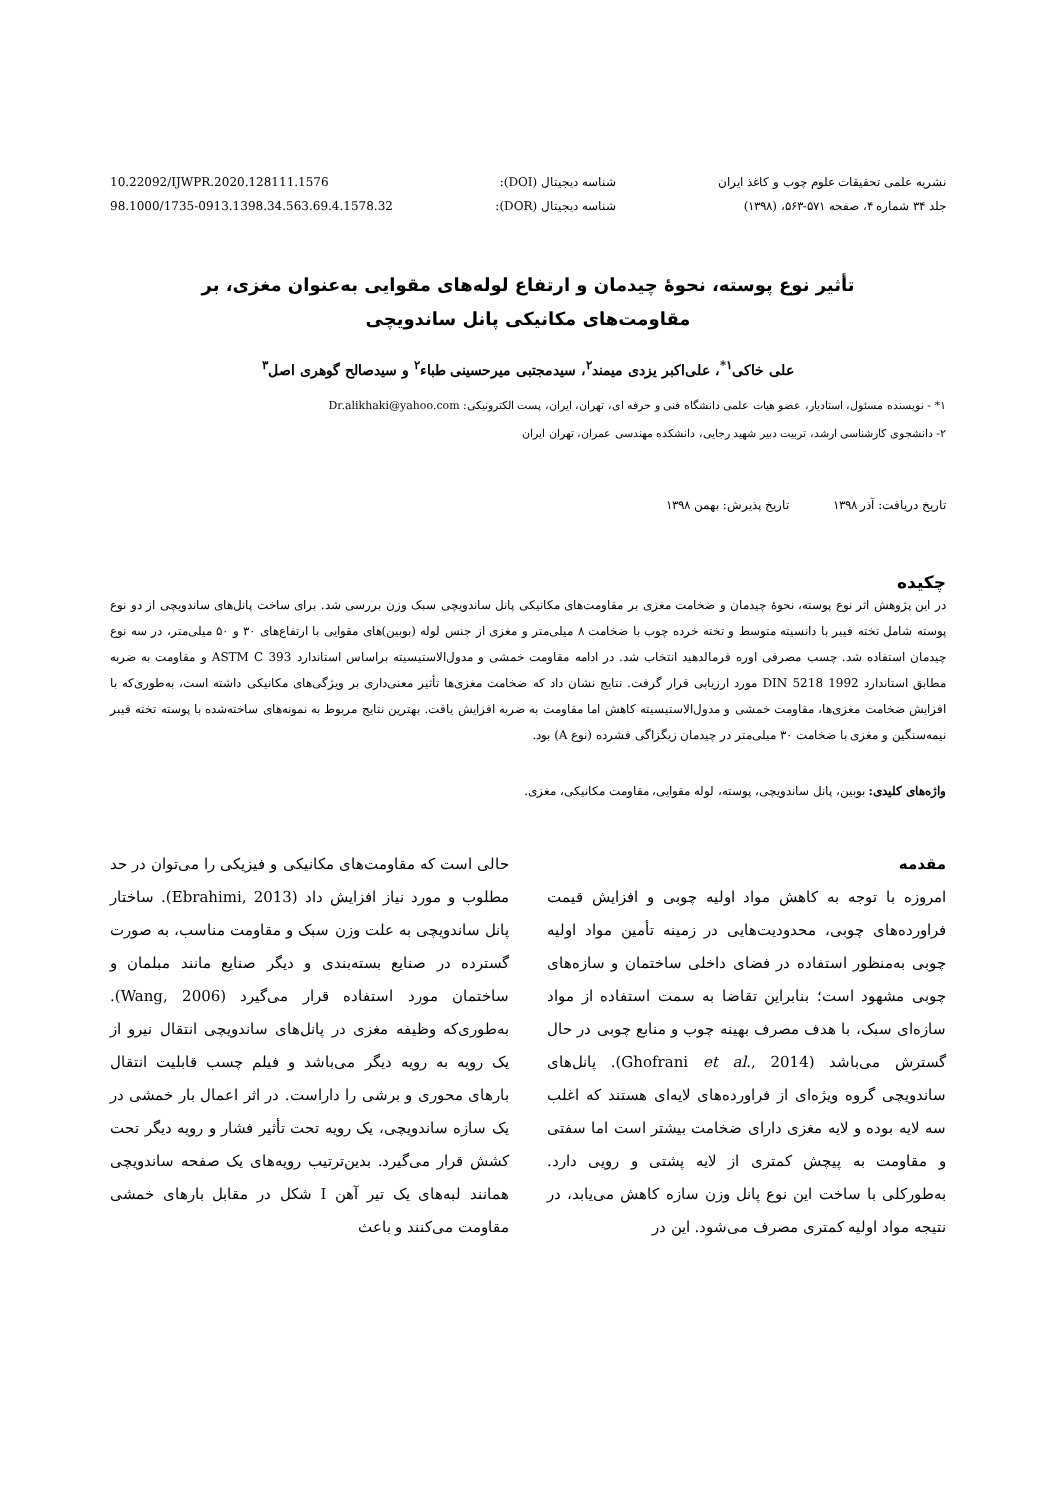نشریه علمی تحقیقات علوم چوب و کاغذ ایران
جلد ۳۴ شماره ۴، صفحه ۵۷۱-۵۶۳، (۱۳۹۸)
شناسه دیجیتال (DOI):
شناسه دیجیتال (DOR):
10.22092/IJWPR.2020.128111.1576
98.1000/1735-0913.1398.34.563.69.4.1578.32
تأثیر نوع پوسته، نحوۀ چیدمان و ارتفاع لوله‌های مقوایی به‌عنوان مغزی، بر
مقاومت‌های مکانیکی پانل ساندویچی
علی خاکی<sup>۱*</sup>، علی‌اکبر یزدی میمند<sup>۲</sup>، سیدمجتبی میرحسینی طباء<sup>۲</sup> و سیدصالح گوهری اصل<sup>۳</sup>
۱* - نویسنده مسئول، استادیار، عضو هیات علمی دانشگاه فنی و حرفه ای، تهران، ایران، پست الکترونیکی: Dr.alikhaki@yahoo.com
۲- دانشجوی کارشناسی ارشد، تربیت دبیر شهید رجایی، دانشکده مهندسی عمران، تهران ایران
تاریخ دریافت: آذر ۱۳۹۸ تاریخ پذیرش: بهمن ۱۳۹۸
چکیده
در این پژوهش اثر نوع پوسته، نحوۀ چیدمان و ضخامت مغزی بر مقاومت‌های مکانیکی پانل ساندویچی سبک وزن بررسی شد. برای ساخت پانل‌های ساندویچی از دو نوع پوسته شامل تخته فیبر با دانسیته متوسط و تخته خرده چوب با ضخامت ۸ میلی‌متر و مغزی از جنس لوله (بوبین)های مقوایی با ارتفاع‌های ۳۰ و ۵۰ میلی‌متر، در سه نوع چیدمان استفاده شد. چسب مصرفی اوره فرمالدهید انتخاب شد. در ادامه مقاومت خمشی و مدول‌الاستیسیته براساس استاندارد ASTM C 393 و مقاومت به ضربه مطابق استاندارد DIN 5218 1992 مورد ارزیابی قرار گرفت. نتایج نشان داد که ضخامت مغزی‌ها تأثیر معنی‌داری بر ویژگی‌های مکانیکی داشته است، به‌طوری‌که با افزایش ضخامت مغزی‌ها، مقاومت خمشی و مدول‌الاستیسیته کاهش اما مقاومت به ضربه افزایش یافت. بهترین نتایج مربوط به نمونه‌های ساخته‌شده با پوسته تخته فیبر نیمه‌سنگین و مغزی با ضخامت ۳۰ میلی‌متر در چیدمان زیگزاگی فشرده (نوع A) بود.
واژه‌های کلیدی: بوبین، پانل ساندویچی، پوسته، لوله مقوایی، مقاومت مکانیکی، مغزی.
مقدمه
امروزه با توجه به کاهش مواد اولیه چوبی و افزایش قیمت فراورده‌های چوبی، محدودیت‌هایی در زمینه تأمین مواد اولیه چوبی به‌منظور استفاده در فضای داخلی ساختمان و سازه‌های چوبی مشهود است؛ بنابراین تقاضا به سمت استفاده از مواد سازه‌ای سبک، با هدف مصرف بهینه چوب و منابع چوبی در حال گسترش می‌باشد (Ghofrani et al., 2014). پانل‌های ساندویچی گروه ویژه‌ای از فراورده‌های لایه‌ای هستند که اغلب سه لایه بوده و لایه مغزی دارای ضخامت بیشتر است اما سفتی و مقاومت به پیچش کمتری از لایه پشتی و رویی دارد. به‌طورکلی با ساخت این نوع پانل وزن سازه کاهش می‌یابد، در نتیجه مواد اولیه کمتری مصرف می‌شود. این در
حالی است که مقاومت‌های مکانیکی و فیزیکی را می‌توان در حد مطلوب و مورد نیاز افزایش داد (Ebrahimi, 2013). ساختار پانل ساندویچی به علت وزن سبک و مقاومت مناسب، به صورت گسترده در صنایع بسته‌بندی و دیگر صنایع مانند مبلمان و ساختمان مورد استفاده قرار می‌گیرد (Wang, 2006). به‌طوری‌که وظیفه مغزی در پانل‌های ساندویچی انتقال نیرو از یک رویه به رویه دیگر می‌باشد و فیلم چسب قابلیت انتقال بارهای محوری و برشی را داراست. در اثر اعمال بار خمشی در یک سازه ساندویچی، یک رویه تحت تأثیر فشار و رویه دیگر تحت کشش قرار می‌گیرد. بدین‌ترتیب رویه‌های یک صفحه ساندویچی همانند لبه‌های یک تیر آهن I شکل در مقابل بارهای خمشی مقاومت می‌کنند و باعث